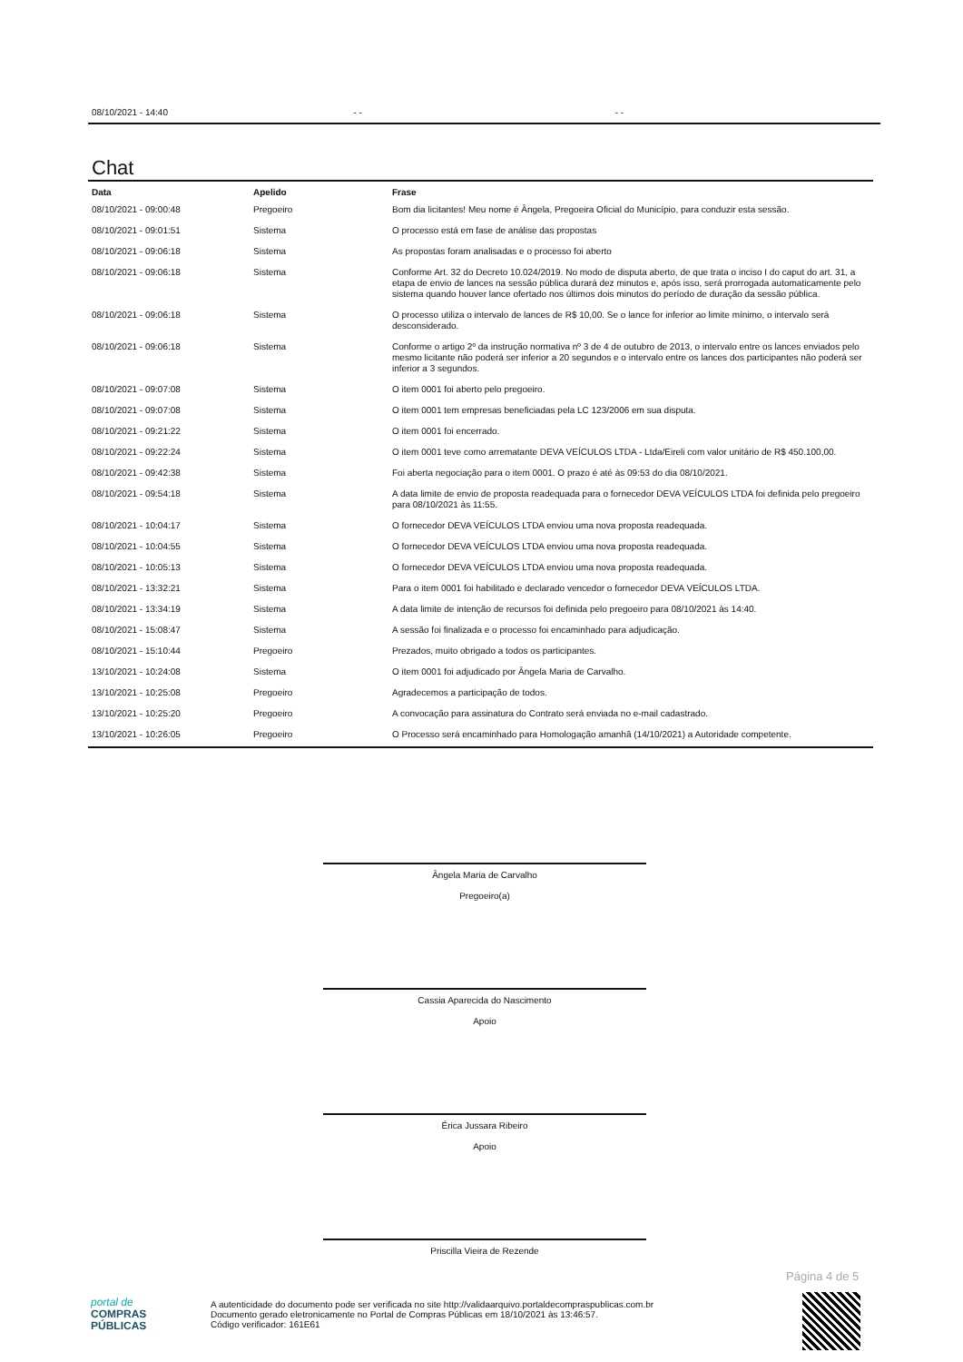08/10/2021 - 14:40 - - - -
Chat
| Data | Apelido | Frase |
| --- | --- | --- |
| 08/10/2021 - 09:00:48 | Pregoeiro | Bom dia licitantes! Meu nome é Ângela, Pregoeira Oficial do Município, para conduzir esta sessão. |
| 08/10/2021 - 09:01:51 | Sistema | O processo está em fase de análise das propostas |
| 08/10/2021 - 09:06:18 | Sistema | As propostas foram analisadas e o processo foi aberto |
| 08/10/2021 - 09:06:18 | Sistema | Conforme Art. 32 do Decreto 10.024/2019. No modo de disputa aberto, de que trata o inciso I do caput do art. 31, a etapa de envio de lances na sessão pública durará dez minutos e, após isso, será prorrogada automaticamente pelo sistema quando houver lance ofertado nos últimos dois minutos do período de duração da sessão pública. |
| 08/10/2021 - 09:06:18 | Sistema | O processo utiliza o intervalo de lances de R$ 10,00. Se o lance for inferior ao limite mínimo, o intervalo será desconsiderado. |
| 08/10/2021 - 09:06:18 | Sistema | Conforme o artigo 2º da instrução normativa nº 3 de 4 de outubro de 2013, o intervalo entre os lances enviados pelo mesmo licitante não poderá ser inferior a 20 segundos e o intervalo entre os lances dos participantes não poderá ser inferior a 3 segundos. |
| 08/10/2021 - 09:07:08 | Sistema | O item 0001 foi aberto pelo pregoeiro. |
| 08/10/2021 - 09:07:08 | Sistema | O item 0001 tem empresas beneficiadas pela LC 123/2006 em sua disputa. |
| 08/10/2021 - 09:21:22 | Sistema | O item 0001 foi encerrado. |
| 08/10/2021 - 09:22:24 | Sistema | O item 0001 teve como arrematante DEVA VEÍCULOS LTDA - Ltda/Eireli com valor unitário de R$ 450.100,00. |
| 08/10/2021 - 09:42:38 | Sistema | Foi aberta negociação para o item 0001. O prazo é até às 09:53 do dia 08/10/2021. |
| 08/10/2021 - 09:54:18 | Sistema | A data limite de envio de proposta readequada para o fornecedor DEVA VEÍCULOS LTDA foi definida pelo pregoeiro para 08/10/2021 às 11:55. |
| 08/10/2021 - 10:04:17 | Sistema | O fornecedor DEVA VEÍCULOS LTDA enviou uma nova proposta readequada. |
| 08/10/2021 - 10:04:55 | Sistema | O fornecedor DEVA VEÍCULOS LTDA enviou uma nova proposta readequada. |
| 08/10/2021 - 10:05:13 | Sistema | O fornecedor DEVA VEÍCULOS LTDA enviou uma nova proposta readequada. |
| 08/10/2021 - 13:32:21 | Sistema | Para o item 0001 foi habilitado e declarado vencedor o fornecedor DEVA VEÍCULOS LTDA. |
| 08/10/2021 - 13:34:19 | Sistema | A data limite de intenção de recursos foi definida pelo pregoeiro para 08/10/2021 às 14:40. |
| 08/10/2021 - 15:08:47 | Sistema | A sessão foi finalizada e o processo foi encaminhado para adjudicação. |
| 08/10/2021 - 15:10:44 | Pregoeiro | Prezados, muito obrigado a todos os participantes. |
| 13/10/2021 - 10:24:08 | Sistema | O item 0001 foi adjudicado por Ângela Maria de Carvalho. |
| 13/10/2021 - 10:25:08 | Pregoeiro | Agradecemos a participação de todos. |
| 13/10/2021 - 10:25:20 | Pregoeiro | A convocação para assinatura do Contrato será enviada no e-mail cadastrado. |
| 13/10/2021 - 10:26:05 | Pregoeiro | O Processo será encaminhado para Homologação amanhã (14/10/2021) a Autoridade competente. |
Ângela Maria de Carvalho
Pregoeiro(a)
Cassia Aparecida do Nascimento
Apoio
Érica Jussara Ribeiro
Apoio
Priscilla Vieira de Rezende
Página 4 de 5
portal de
COMPRAS
PÚBLICAS
A autenticidade do documento pode ser verificada no site http://validaarquivo.portaldecompraspublicas.com.br
Documento gerado eletronicamente no Portal de Compras Públicas em 18/10/2021 às 13:46:57.
Código verificador: 161E61